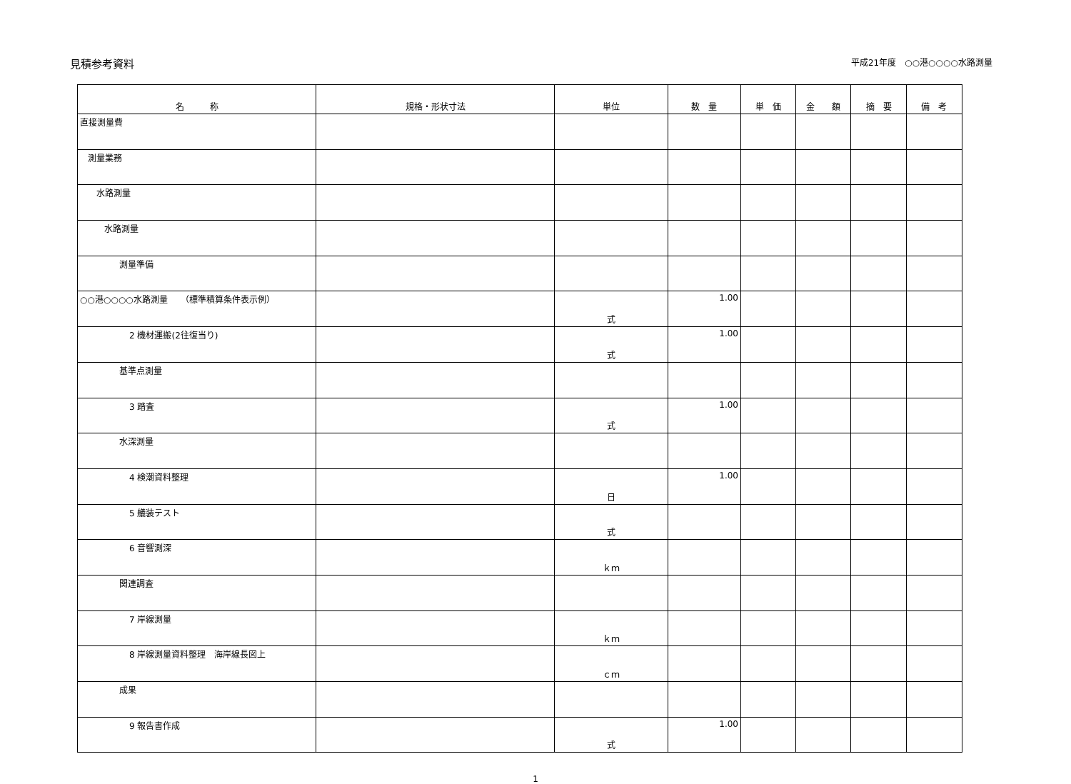見積参考資料
平成21年度　○○港○○○○水路測量
| 名 称 | 規格・形状寸法 | 単位 | 数 量 | 単 価 | 金 額 | 摘 要 | 備 考 |
| --- | --- | --- | --- | --- | --- | --- | --- |
| 直接測量費 | | | | | | | |
| 測量業務 | | | | | | | |
| 水路測量 | | | | | | | |
| 水路測量 | | | | | | | |
| 測量準備 | | | | | | | |
| ○○港○○○○水路測量 （標準積算条件表示例） | | 式 | 1.00 | | | | |
| 2 機材運搬(2往復当り) | | 式 | 1.00 | | | | |
| 基準点測量 | | | | | | | |
| 3 踏査 | | 式 | 1.00 | | | | |
| 水深測量 | | | | | | | |
| 4 検潮資料整理 | | 日 | 1.00 | | | | |
| 5 艤装テスト | | 式 | | | | | |
| 6 音響測深 | | ｋｍ | | | | | |
| 関連調査 | | | | | | | |
| 7 岸線測量 | | ｋｍ | | | | | |
| 8 岸線測量資料整理 海岸線長図上 | | ｃｍ | | | | | |
| 成果 | | | | | | | |
| 9 報告書作成 | | 式 | 1.00 | | | | |
1